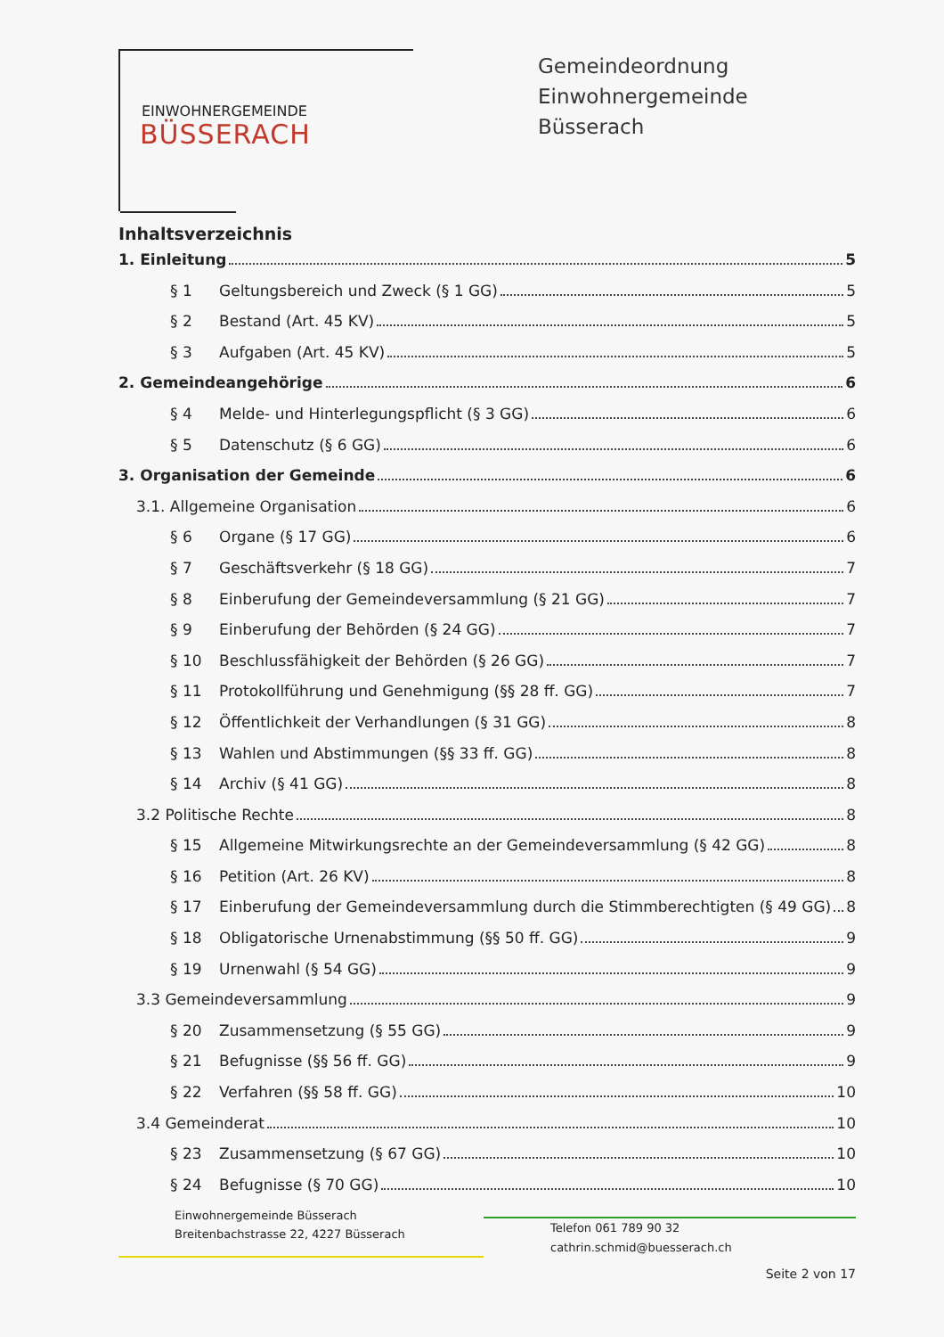EINWOHNERGEMEINDE
BÜSSERACH
Gemeindeordnung Einwohnergemeinde
Büsserach
Inhaltsverzeichnis
1. Einleitung 5
§ 1 Geltungsbereich und Zweck (§ 1 GG) 5
§ 2 Bestand (Art. 45 KV) 5
§ 3 Aufgaben (Art. 45 KV) 5
2. Gemeindeangehörige 6
§ 4 Melde- und Hinterlegungspflicht (§ 3 GG) 6
§ 5 Datenschutz (§ 6 GG) 6
3. Organisation der Gemeinde 6
3.1. Allgemeine Organisation 6
§ 6 Organe (§ 17 GG) 6
§ 7 Geschäftsverkehr (§ 18 GG) 7
§ 8 Einberufung der Gemeindeversammlung (§ 21 GG) 7
§ 9 Einberufung der Behörden (§ 24 GG) 7
§ 10 Beschlussfähigkeit der Behörden (§ 26 GG) 7
§ 11 Protokollführung und Genehmigung (§§ 28 ff. GG) 7
§ 12 Öffentlichkeit der Verhandlungen (§ 31 GG) 8
§ 13 Wahlen und Abstimmungen (§§ 33 ff. GG) 8
§ 14 Archiv (§ 41 GG) 8
3.2 Politische Rechte 8
§ 15 Allgemeine Mitwirkungsrechte an der Gemeindeversammlung (§ 42 GG) 8
§ 16 Petition (Art. 26 KV) 8
§ 17 Einberufung der Gemeindeversammlung durch die Stimmberechtigten (§ 49 GG) 8
§ 18 Obligatorische Urnenabstimmung (§§ 50 ff. GG) 9
§ 19 Urnenwahl (§ 54 GG) 9
3.3 Gemeindeversammlung 9
§ 20 Zusammensetzung (§ 55 GG) 9
§ 21 Befugnisse (§§ 56 ff. GG) 9
§ 22 Verfahren (§§ 58 ff. GG) 10
3.4 Gemeinderat 10
§ 23 Zusammensetzung (§ 67 GG) 10
§ 24 Befugnisse (§ 70 GG) 10
Einwohnergemeinde Büsserach
Breitenbachstrasse 22, 4227 Büsserach
Telefon 061 789 90 32
cathrin.schmid@buesserach.ch
Seite 2 von 17